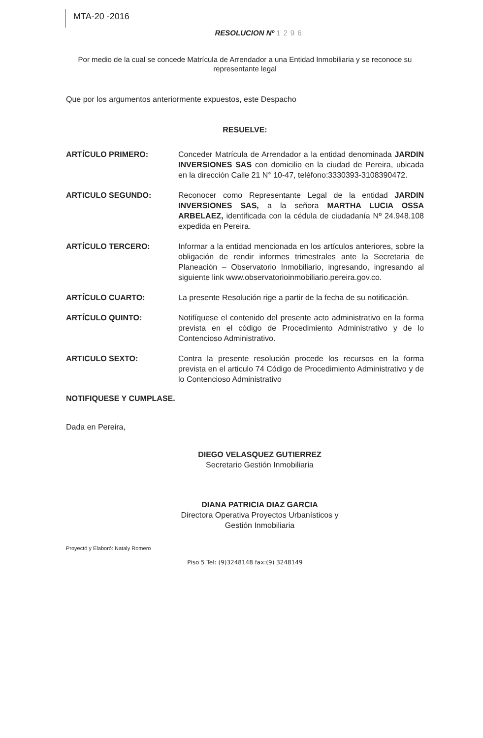MTA-20 -2016
RESOLUCION Nº 1296
Por medio de la cual se concede Matrícula de Arrendador a una Entidad Inmobiliaria y se reconoce su representante legal
Que por los argumentos anteriormente expuestos, este Despacho
RESUELVE:
ARTÍCULO PRIMERO: Conceder Matrícula de Arrendador a la entidad denominada JARDIN INVERSIONES SAS con domicilio en la ciudad de Pereira, ubicada en la dirección Calle 21 N° 10-47, teléfono:3330393-3108390472.
ARTICULO SEGUNDO: Reconocer como Representante Legal de la entidad JARDIN INVERSIONES SAS, a la señora MARTHA LUCIA OSSA ARBELAEZ, identificada con la cédula de ciudadanía Nº 24.948.108 expedida en Pereira.
ARTÍCULO TERCERO: Informar a la entidad mencionada en los artículos anteriores, sobre la obligación de rendir informes trimestrales ante la Secretaria de Planeación – Observatorio Inmobiliario, ingresando, ingresando al siguiente link www.observatorioinmobiliario.pereira.gov.co.
ARTÍCULO CUARTO: La presente Resolución rige a partir de la fecha de su notificación.
ARTÍCULO QUINTO: Notifíquese el contenido del presente acto administrativo en la forma prevista en el código de Procedimiento Administrativo y de lo Contencioso Administrativo.
ARTICULO SEXTO: Contra la presente resolución procede los recursos en la forma prevista en el articulo 74 Código de Procedimiento Administrativo y de lo Contencioso Administrativo
NOTIFIQUESE Y CUMPLASE.
Dada en Pereira,
DIEGO VELASQUEZ GUTIERREZ
Secretario Gestión Inmobiliaria
DIANA PATRICIA DIAZ GARCIA
Directora Operativa Proyectos Urbanísticos y
Gestión Inmobiliaria
Proyectó y Elaboró: Nataly Romero
Piso 5 Tel: (9)3248148 fax:(9) 3248149